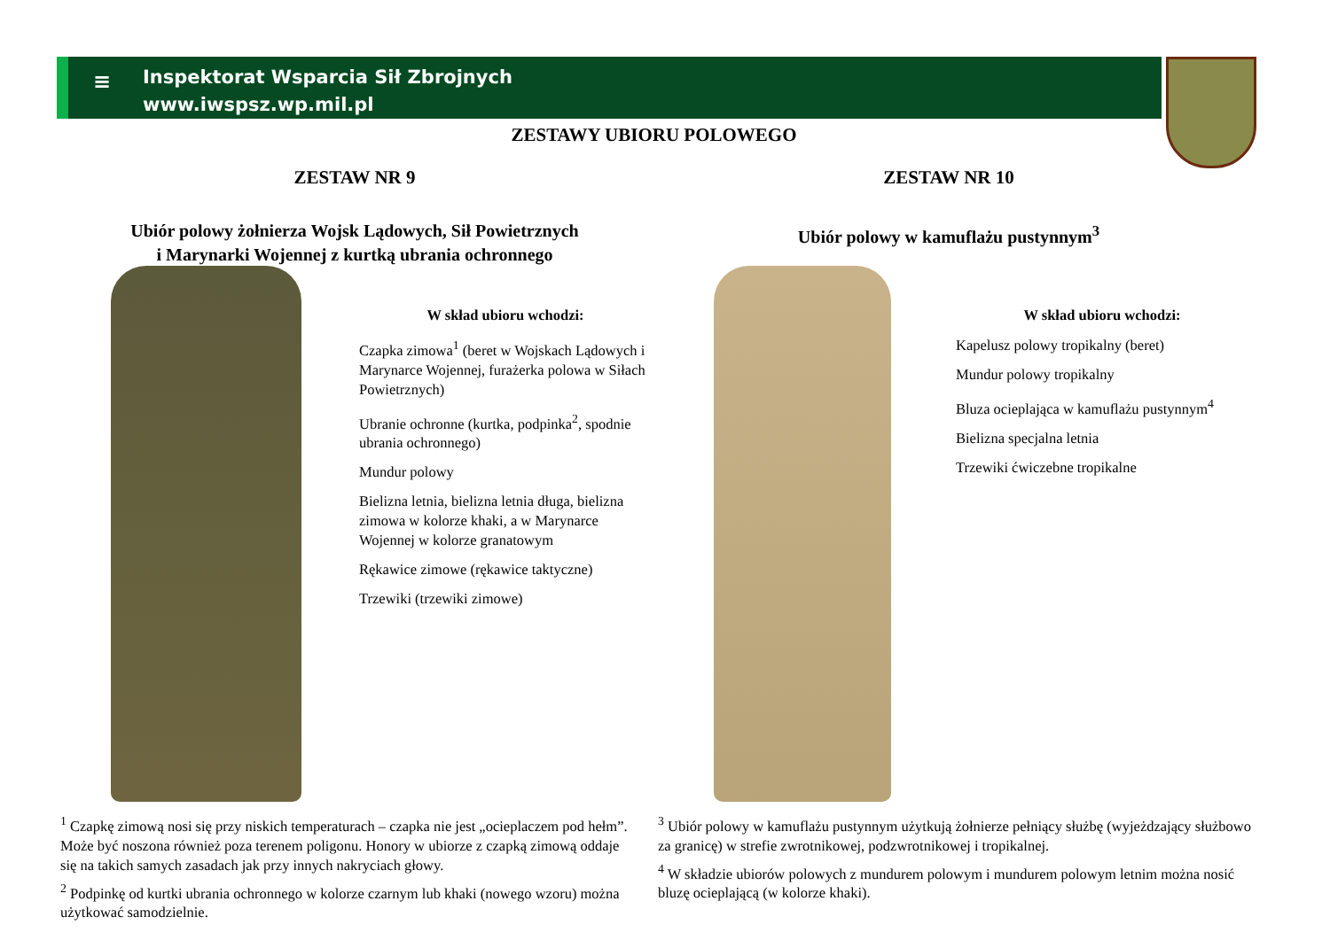≡
Inspektorat Wsparcia Sił Zbrojnych
www.iwspsz.wp.mil.pl
ZESTAWY UBIORU POLOWEGO
ZESTAW NR 9
Ubiór polowy żołnierza Wojsk Lądowych, Sił Powietrznych
i Marynarki Wojennej z kurtką ubrania ochronnego
ZESTAW NR 10
Ubiór polowy w kamuflażu pustynnym<sup>3</sup>
W skład ubioru wchodzi:
Czapka zimowa<sup>1</sup> (beret w Wojskach Lądowych i Marynarce Wojennej, furażerka polowa w Siłach Powietrznych)
Ubranie ochronne (kurtka, podpinka<sup>2</sup>, spodnie ubrania ochronnego)
Mundur polowy
Bielizna letnia, bielizna letnia długa, bielizna zimowa w kolorze khaki, a w Marynarce Wojennej w kolorze granatowym
Rękawice zimowe (rękawice taktyczne)
Trzewiki (trzewiki zimowe)
W skład ubioru wchodzi:
Kapelusz polowy tropikalny (beret)
Mundur polowy tropikalny
Bluza ocieplająca w kamuflażu pustynnym<sup>4</sup>
Bielizna specjalna letnia
Trzewiki ćwiczebne tropikalne
<sup>1</sup> Czapkę zimową nosi się przy niskich temperaturach – czapka nie jest „ocieplaczem pod hełm”. Może być noszona również poza terenem poligonu. Honory w ubiorze z czapką zimową oddaje się na takich samych zasadach jak przy innych nakryciach głowy.
<sup>2</sup> Podpinkę od kurtki ubrania ochronnego w kolorze czarnym lub khaki (nowego wzoru) można użytkować samodzielnie.
<sup>3</sup> Ubiór polowy w kamuflażu pustynnym użytkują żołnierze pełniący służbę (wyjeżdzający służbowo za granicę) w strefie zwrotnikowej, podzwrotnikowej i tropikalnej.
<sup>4</sup> W składzie ubiorów polowych z mundurem polowym i mundurem polowym letnim można nosić bluzę ocieplającą (w kolorze khaki).